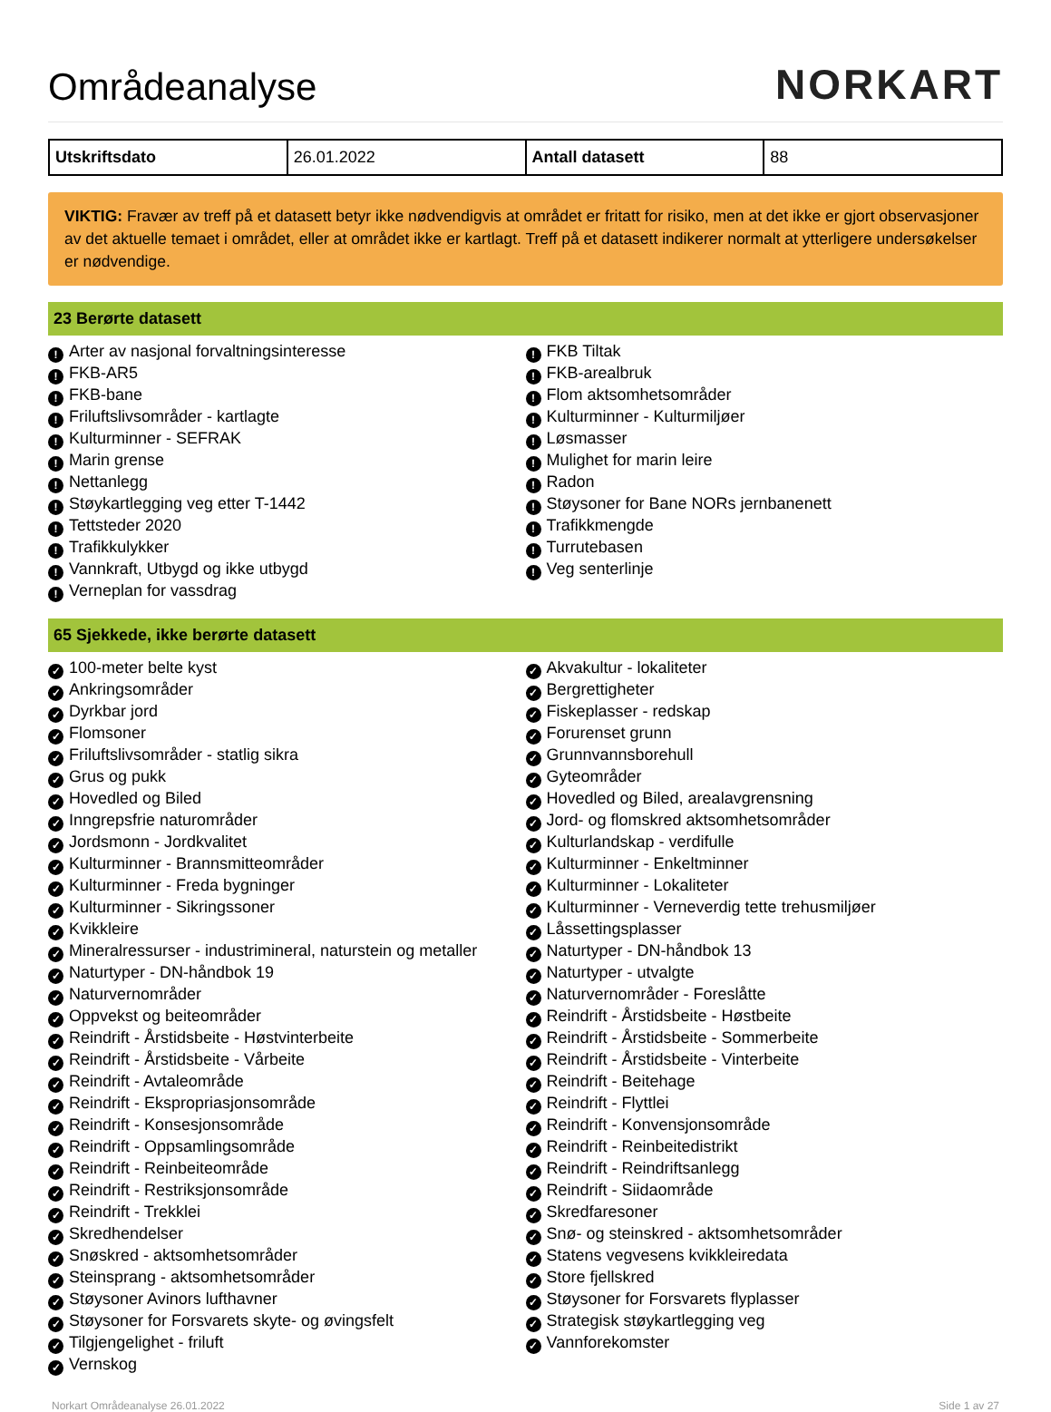Områdeanalyse
NORKART
| Utskriftsdato | 26.01.2022 | Antall datasett | 88 |
VIKTIG: Fravær av treff på et datasett betyr ikke nødvendigvis at området er fritatt for risiko, men at det ikke er gjort observasjoner av det aktuelle temaet i området, eller at området ikke er kartlagt. Treff på et datasett indikerer normalt at ytterligere undersøkelser er nødvendige.
23 Berørte datasett
! Arter av nasjonal forvaltningsinteresse
! FKB-AR5
! FKB-bane
! Friluftslivsområder - kartlagte
! Kulturminner - SEFRAK
! Marin grense
! Nettanlegg
! Støykartlegging veg etter T-1442
! Tettsteder 2020
! Trafikkulykker
! Vannkraft, Utbygd og ikke utbygd
! Verneplan for vassdrag
! FKB Tiltak
! FKB-arealbruk
! Flom aktsomhetsområder
! Kulturminner - Kulturmiljøer
! Løsmasser
! Mulighet for marin leire
! Radon
! Støysoner for Bane NORs jernbanenett
! Trafikkmengde
! Turrutebasen
! Veg senterlinje
65 Sjekkede, ikke berørte datasett
✓ 100-meter belte kyst
✓ Ankringsområder
✓ Dyrkbar jord
✓ Flomsoner
✓ Friluftslivsområder - statlig sikra
✓ Grus og pukk
✓ Hovedled og Biled
✓ Inngrepsfrie naturområder
✓ Jordsmonn - Jordkvalitet
✓ Kulturminner - Brannsmitteområder
✓ Kulturminner - Freda bygninger
✓ Kulturminner - Sikringssoner
✓ Kvikkleire
✓ Mineralressurser - industrimineral, naturstein og metaller
✓ Naturtyper - DN-håndbok 19
✓ Naturvernområder
✓ Oppvekst og beiteområder
✓ Reindrift - Årstidsbeite - Høstvinterbeite
✓ Reindrift - Årstidsbeite - Vårbeite
✓ Reindrift - Avtaleområde
✓ Reindrift - Ekspropriasjonsområde
✓ Reindrift - Konsesjonsområde
✓ Reindrift - Oppsamlingsområde
✓ Reindrift - Reinbeiteområde
✓ Reindrift - Restriksjonsområde
✓ Reindrift - Trekklei
✓ Skredhendelser
✓ Snøskred - aktsomhetsområder
✓ Steinsprang - aktsomhetsområder
✓ Støysoner Avinors lufthavner
✓ Støysoner for Forsvarets skyte- og øvingsfelt
✓ Tilgjengelighet - friluft
✓ Vernskog
✓ Akvakultur - lokaliteter
✓ Bergrettigheter
✓ Fiskeplasser - redskap
✓ Forurenset grunn
✓ Grunnvannsborehull
✓ Gyteområder
✓ Hovedled og Biled, arealavgrensning
✓ Jord- og flomskred aktsomhetsområder
✓ Kulturlandskap - verdifulle
✓ Kulturminner - Enkeltminner
✓ Kulturminner - Lokaliteter
✓ Kulturminner - Verneverdig tette trehusmiljøer
✓ Låssettingsplasser
✓ Naturtyper - DN-håndbok 13
✓ Naturtyper - utvalgte
✓ Naturvernområder - Foreslåtte
✓ Reindrift - Årstidsbeite - Høstbeite
✓ Reindrift - Årstidsbeite - Sommerbeite
✓ Reindrift - Årstidsbeite - Vinterbeite
✓ Reindrift - Beitehage
✓ Reindrift - Flyttlei
✓ Reindrift - Konvensjonsområde
✓ Reindrift - Reinbeitedistrikt
✓ Reindrift - Reindriftsanlegg
✓ Reindrift - Siidaområde
✓ Skredfaresoner
✓ Snø- og steinskred - aktsomhetsområder
✓ Statens vegvesens kvikkleiredata
✓ Store fjellskred
✓ Støysoner for Forsvarets flyplasser
✓ Strategisk støykartlegging veg
✓ Vannforekomster
Norkart Områdeanalyse 26.01.2022 Side 1 av 27